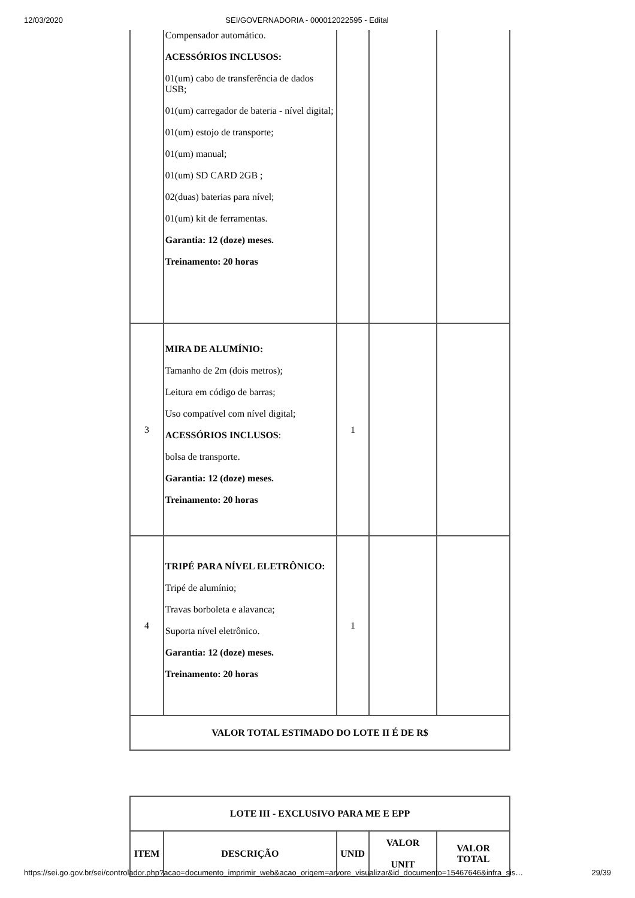12/03/2020 SEI/GOVERNADORIA - 000012022595 - Edital
| | Compensador automático. ACESSÓRIOS INCLUSOS: 01(um) cabo de transferência de dados USB; 01(um) carregador de bateria - nível digital; 01(um) estojo de transporte; 01(um) manual; 01(um) SD CARD 2GB ; 02(duas) baterias para nível; 01(um) kit de ferramentas. Garantia: 12 (doze) meses. Treinamento: 20 horas | | | |
| 3 | MIRA DE ALUMÍNIO: Tamanho de 2m (dois metros); Leitura em código de barras; Uso compatível com nível digital; ACESSÓRIOS INCLUSOS : bolsa de transporte. Garantia: 12 (doze) meses. Treinamento: 20 horas | 1 | | |
| 4 | TRIPÉ PARA NÍVEL ELETRÔNICO: Tripé de alumínio; Travas borboleta e alavanca; Suporta nível eletrônico. Garantia: 12 (doze) meses. Treinamento: 20 horas | 1 | | |
| VALOR TOTAL ESTIMADO DO LOTE II É DE R$ | | | | |
| LOTE III - EXCLUSIVO PARA ME E EPP | | | | |
| --- | --- | --- | --- | --- |
| ITEM | DESCRIÇÃO | UNID | VALOR UNIT | VALOR TOTAL |
https://sei.go.gov.br/sei/controlador.php?acao=documento_imprimir_web&acao_origem=arvore_visualizar&id_documento=15467646&infra_sis… 29/39